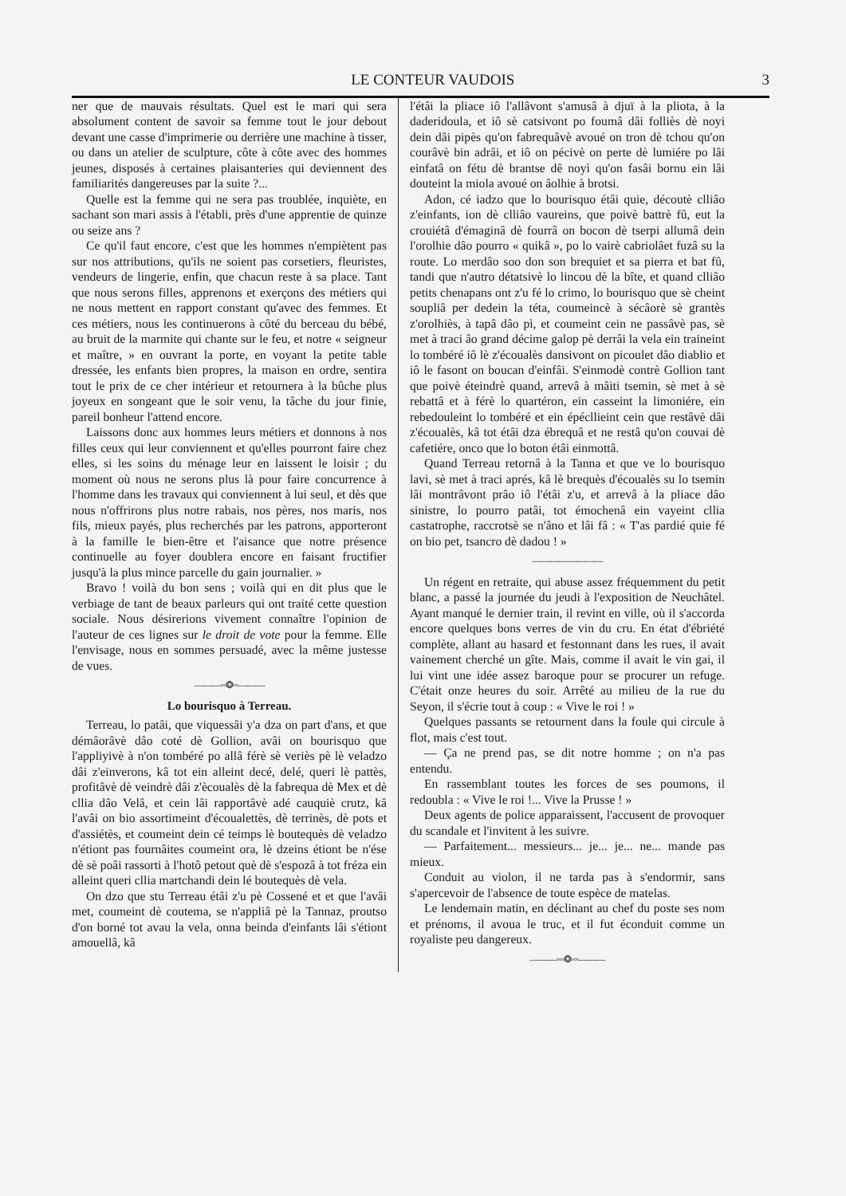LE CONTEUR VAUDOIS 3
ner que de mauvais résultats. Quel est le mari qui sera absolument content de savoir sa femme tout le jour debout devant une casse d'imprimerie ou derrière une machine à tisser, ou dans un atelier de sculpture, côte à côte avec des hommes jeunes, disposés à certaines plaisanteries qui deviennent des familiarités dangereuses par la suite ?...
Quelle est la femme qui ne sera pas troublée, inquiète, en sachant son mari assis à l'établi, près d'une apprentie de quinze ou seize ans ?
Ce qu'il faut encore, c'est que les hommes n'empiètent pas sur nos attributions, qu'ils ne soient pas corsetiers, fleuristes, vendeurs de lingerie, enfin, que chacun reste à sa place. Tant que nous serons filles, apprenons et exerçons des métiers qui ne nous mettent en rapport constant qu'avec des femmes. Et ces métiers, nous les continuerons à côté du berceau du bébé, au bruit de la marmite qui chante sur le feu, et notre « seigneur et maître, » en ouvrant la porte, en voyant la petite table dressée, les enfants bien propres, la maison en ordre, sentira tout le prix de ce cher intérieur et retournera à la bûche plus joyeux en songeant que le soir venu, la tâche du jour finie, pareil bonheur l'attend encore.
Laissons donc aux hommes leurs métiers et donnons à nos filles ceux qui leur conviennent et qu'elles pourront faire chez elles, si les soins du ménage leur en laissent le loisir ; du moment où nous ne serons plus là pour faire concurrence à l'homme dans les travaux qui conviennent à lui seul, et dès que nous n'offrirons plus notre rabais, nos pères, nos maris, nos fils, mieux payés, plus recherchés par les patrons, apporteront à la famille le bien-être et l'aisance que notre présence continuelle au foyer doublera encore en faisant fructifier jusqu'à la plus mince parcelle du gain journalier. »
Bravo ! voilà du bon sens ; voilà qui en dit plus que le verbiage de tant de beaux parleurs qui ont traité cette question sociale. Nous désirerions vivement connaître l'opinion de l'auteur de ces lignes sur le droit de vote pour la femme. Elle l'envisage, nous en sommes persuadé, avec la même justesse de vues.
———◦◦❂◦◦———
Lo bourisquo à Terreau.
Terreau, lo patâi, que viquessâi y'a dza on part d'ans, et que démâorâvè dâo coté dè Gollion, avâi on bourisquo que l'appliyivè à n'on tombéré po allâ férè sè veriès pè lè veladzo dâi z'einverons, kâ tot ein alleint decé, delé, queri lè pattès, profitâvè dè veindrè dâi z'ècoualès dè la fabrequa dè Mex et dè cllia dâo Velâ, et cein lâi rapportâvè adé cauquiè crutz, kâ l'avâi on bio assortimeint d'écoualettès, dè terrinès, dè pots et d'assiétès, et coumeint dein cé teimps lè boutequès dè veladzo n'étiont pas fournâites coumeint ora, lè dzeins étiont be n'ése dè sè poâi rassorti à l'hotô petout què dè s'espozâ à tot fréza ein alleint queri cllia martchandi dein lé boutequès dè vela.
On dzo que stu Terreau étâi z'u pè Cossené et et que l'avâi met, coumeint dè coutema, se n'appliâ pè la Tannaz, proutso d'on borné tot avau la vela, onna beinda d'einfants lâi s'étiont amouellâ, kâ
l'étâi la pliace iô l'allâvont s'amusâ à djuï à la pliota, à la daderidoula, et iô sè catsivont po foumâ dâi folliès dè noyi dein dâi pipès qu'on fabrequâvè avoué on tron dè tchou qu'on courâvè bin adrâi, et iô on pécivè on perte dè lumiére po lâi einfatâ on fétu dè brantse dê noyì qu'on fasâi bornu ein lâi douteint la miola avoué on âolhie à brotsi.
Adon, cé iadzo que lo bourisquo étâi quie, découtè clliâo z'einfants, ion dè clliâo vaureins, que poivè battrè fû, eut la crouiétâ d'émaginâ dè fourrâ on bocon dè tserpi allumâ dein l'orolhie dâo pourro « quikâ », po lo vairè cabriolâet fuzâ su la route. Lo merdâo soo don son brequiet et sa pierra et bat fû, tandi que n'autro détatsivè lo lincou dè la bîte, et quand clliâo petits chenapans ont z'u fé lo crimo, lo bourisquo que sè cheint soupliâ per dedein la téta, coumeincè à sécâorè sè grantès z'orolhiès, à tapâ dâo pì, et coumeint cein ne passâvè pas, sè met à traci âo grand décime galop pè derrâi la vela ein traineint lo tombéré iô lè z'écoualès dansivont on picoulet dâo diablio et iô le fasont on boucan d'einfâi. S'einmodè contrè Gollion tant que poivè éteindrè quand, arrevâ à mâiti tsemin, sè met à sè rebattâ et à férè lo quartéron, ein casseint la limoniére, ein rebedouleint lo tombéré et ein épécllieint cein que restâvè dâi z'écoualès, kâ tot étâi dza ébrequâ et ne restâ qu'on couvai dè cafetiére, onco que lo boton étâi einmottâ.
Quand Terreau retornâ à la Tanna et que ve lo bourisquo lavi, sè met à traci aprés, kâ lè brequès d'écoualès su lo tsemin lâi montrâvont prâo iô l'étâi z'u, et arrevâ à la pliace dâo sinistre, lo pourro patâi, tot émochenâ ein vayeint cllia castatrophe, raccrotsè se n'âno et lâi fâ : « T'as pardié quie fé on bio pet, tsancro dè dadou ! »
————————
Un régent en retraite, qui abuse assez fréquemment du petit blanc, a passé la journée du jeudi à l'exposition de Neuchâtel. Ayant manqué le dernier train, il revint en ville, où il s'accorda encore quelques bons verres de vin du cru. En état d'ébriété complète, allant au hasard et festonnant dans les rues, il avait vainement cherché un gîte. Mais, comme il avait le vin gai, il lui vint une idée assez baroque pour se procurer un refuge. C'était onze heures du soir. Arrêté au milieu de la rue du Seyon, il s'écrie tout à coup : « Vive le roi ! »
Quelques passants se retournent dans la foule qui circule à flot, mais c'est tout.
— Ça ne prend pas, se dit notre homme ; on n'a pas entendu.
En rassemblant toutes les forces de ses poumons, il redoubla : « Vive le roi !... Vive la Prusse ! »
Deux agents de police apparaissent, l'accusent de provoquer du scandale et l'invitent à les suivre.
— Parfaitement... messieurs... je... je... ne... mande pas mieux.
Conduit au violon, il ne tarda pas à s'endormir, sans s'apercevoir de l'absence de toute espèce de matelas.
Le lendemain matin, en déclinant au chef du poste ses nom et prénoms, il avoua le truc, et il fut éconduit comme un royaliste peu dangereux.
———◦◦◦❂◦◦◦———